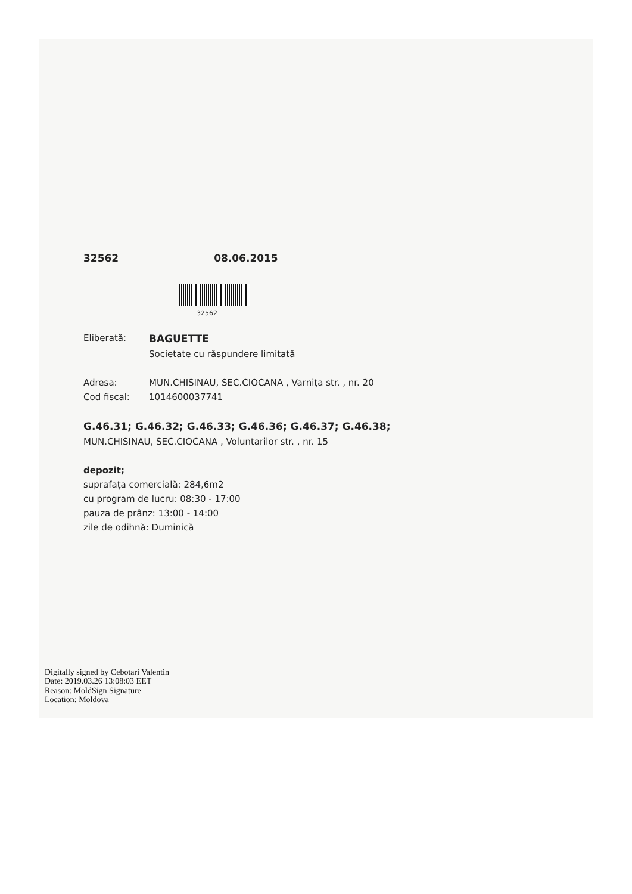32562 08.06.2015
32562
Eliberată: BAGUETTE
Societate cu răspundere limitată
Adresa: MUN.CHISINAU, SEC.CIOCANA , Varnița str. , nr. 20
Cod fiscal: 1014600037741
G.46.31; G.46.32; G.46.33; G.46.36; G.46.37; G.46.38;
MUN.CHISINAU, SEC.CIOCANA , Voluntarilor str. , nr. 15
depozit;
suprafața comercială: 284,6m2
cu program de lucru: 08:30 - 17:00
pauza de prânz: 13:00 - 14:00
zile de odihnă: Duminică
Digitally signed by Cebotari Valentin
Date: 2019.03.26 13:08:03 EET
Reason: MoldSign Signature
Location: Moldova